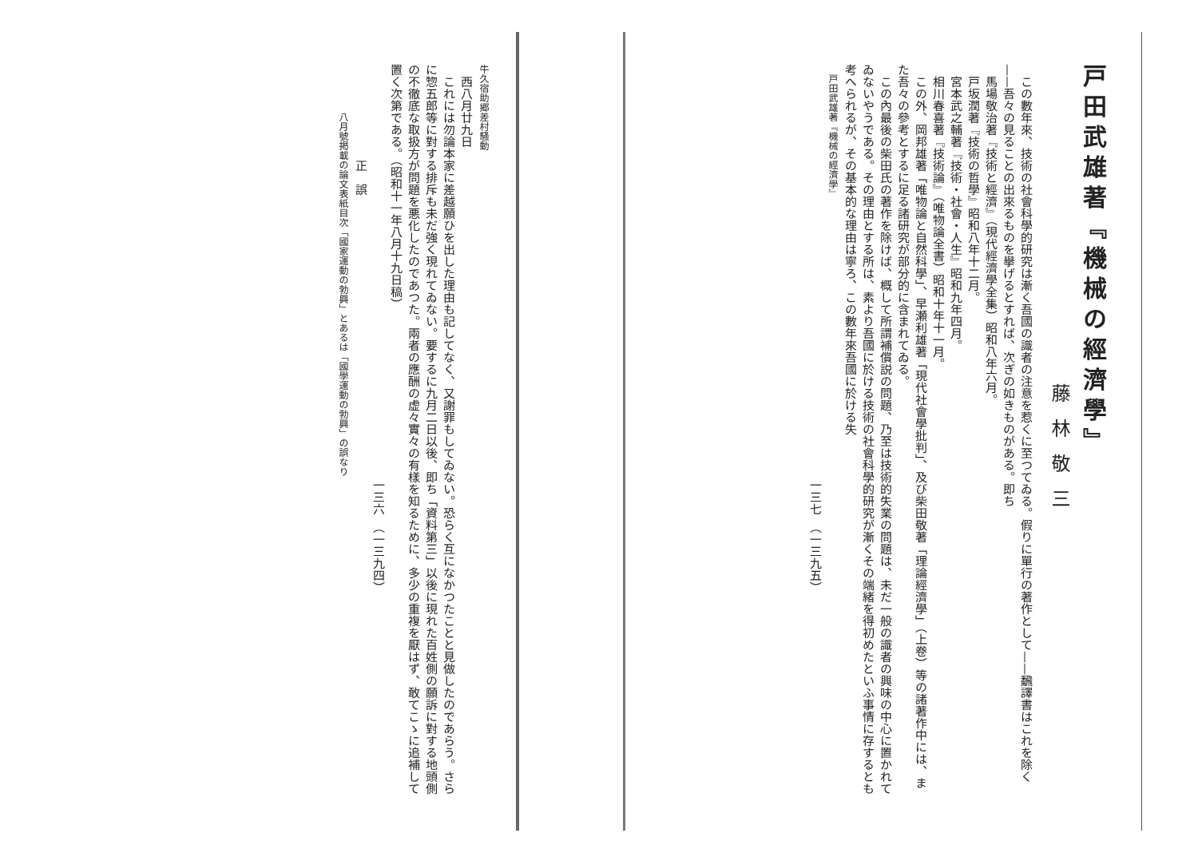牛久宿助郷差村騒動
　西八月廿九日
　これには勿論本家に差越願ひを出した理由も記してなく、又謝罪もしてゐない。恐らく互になかつたことと見做したのであらう。さらに惣五郎等に對する排斥も未だ強く現れてゐない。要するに九月二日以後、即ち「資料第三」以後に現れた百姓側の願訴に對する地頭側の不徹底な取扱方が問題を悪化したのであつた。兩者の應酬の虚々實々の有樣を知るために、多少の重複を厭はず、敢てこゝに追補して置く次第である。（昭和十一年八月十九日稿）
一三六　（一三九四）
正　誤
八月號掲載の論文表紙目次「國家運動の勃興」とあるは「國學運動の勃興」の誤なり
戸田武雄著『機械の經濟學』
藤林敬三
　この數年來、技術の社會科學的研究は漸く吾國の識者の注意を惹くに至つてゐる。假りに單行の著作として——飜譯書はこれを除く——吾々の見ることの出來るものを擧げるとすれば、次ぎの如きものがある。即ち
　馬場敬治著『技術と經濟』（現代經濟學全集）昭和八年六月。
　戸坂潤著『技術の哲學』昭和八年十二月。
　宮本武之輔著『技術・社會・人生』昭和九年四月。
　相川春喜著『技術論』（唯物論全書）昭和十年十一月。
　この外、岡邦雄著「唯物論と自然科學」、早瀬利雄著「現代社會學批判」、及び柴田敬著「理論經濟學」（上卷）等の諸著作中には、また吾々の參考とするに足る諸研究が部分的に含まれてゐる。
　この內最後の柴田氏の著作を除けば、概して所謂補償説の問題、乃至は技術的失業の問題は、未だ一般の識者の興味の中心に置かれてゐないやうである。その理由とする所は、素より吾國に於ける技術の社會科學的研究が漸くその端緒を得初めたといふ事情に存するとも考へられるが、その基本的な理由は寧ろ、この數年來吾國に於ける失
　戸田武雄著『機械の經濟學』
一三七　（一三九五）